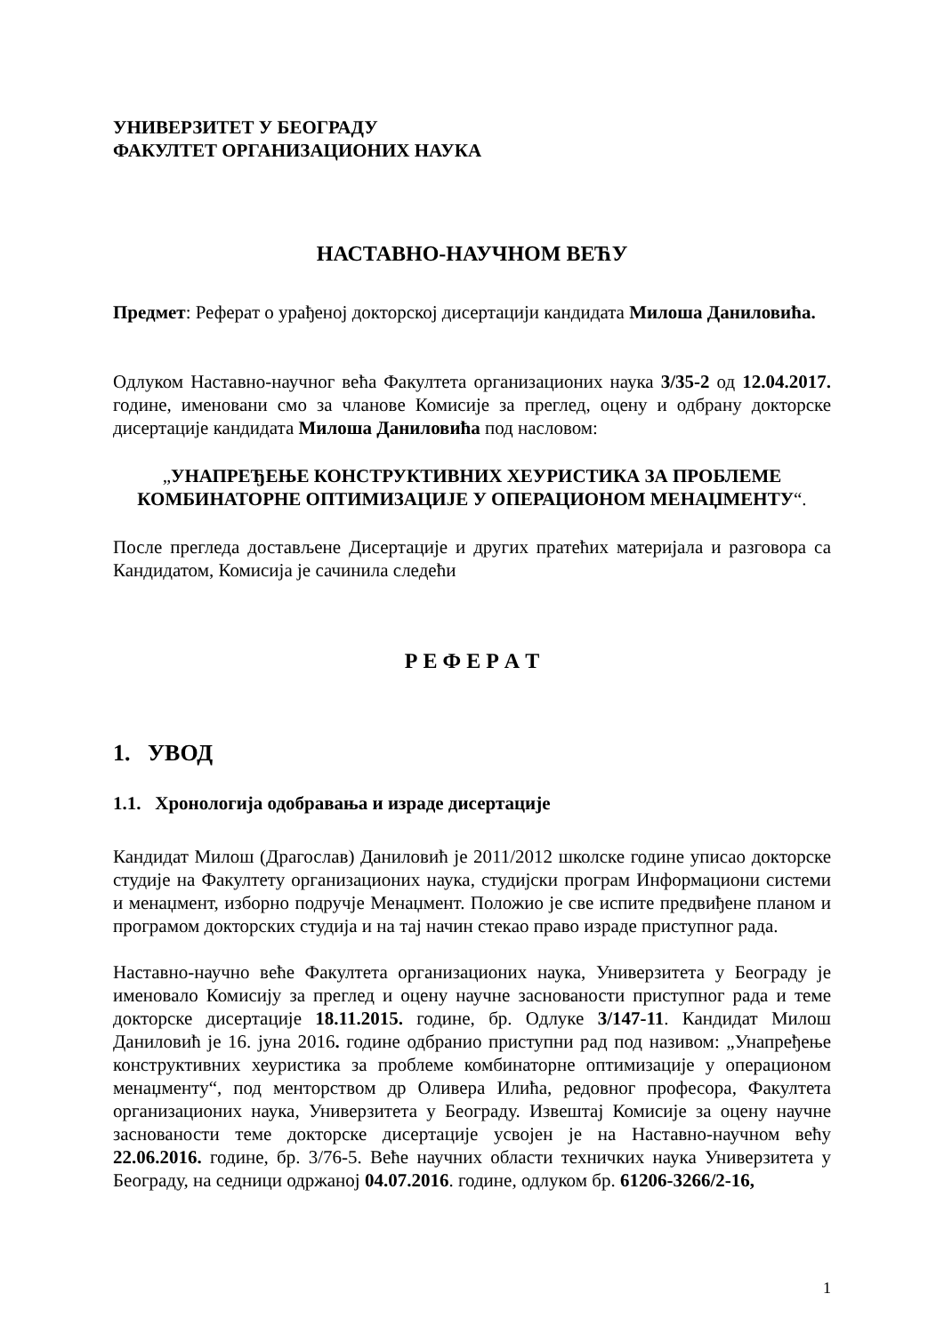УНИВЕРЗИТЕТ У БЕОГРАДУ
ФАКУЛТЕТ ОРГАНИЗАЦИОНИХ НАУКА
НАСТАВНО-НАУЧНОМ ВЕЋУ
Предмет: Реферат о урађеној докторској дисертацији кандидата Милоша Даниловића.
Одлуком Наставно-научног већа Факултета организационих наука 3/35-2 од 12.04.2017. године, именовани смо за чланове Комисије за преглед, оцену и одбрану докторске дисертације кандидата Милоша Даниловића под насловом:
„УНАПРЕЂЕЊЕ КОНСТРУКТИВНИХ ХЕУРИСТИКА ЗА ПРОБЛЕМЕ КОМБИНАТОРНЕ ОПТИМИЗАЦИЈЕ У ОПЕРАЦИОНОМ МЕНАЏМЕНТУ“.
После прегледа достављене Дисертације и других пратећих материјала и разговора са Кандидатом, Комисија је сачинила следећи
Р Е Ф Е Р А Т
1. УВОД
1.1. Хронологија одобравања и израде дисертације
Кандидат Милош (Драгослав) Даниловић је 2011/2012 школске године уписао докторске студије на Факултету организационих наука, студијски програм Информациони системи и менаџмент, изборно подручје Менаџмент. Положио је све испите предвиђене планом и програмом докторских студија и на тај начин стекао право израде приступног рада.
Наставно-научно веће Факултета организационих наука, Универзитета у Београду је именовало Комисију за преглед и оцену научне заснованости приступног рада и теме докторске дисертације 18.11.2015. године, бр. Одлуке 3/147-11. Кандидат Милош Даниловић је 16. јуна 2016. године одбранио приступни рад под називом: „Унапређење конструктивних хеуристика за проблеме комбинаторне оптимизације у операционом менаџменту“, под менторством др Оливера Илића, редовног професора, Факултета организационих наука, Универзитета у Београду. Извештај Комисије за оцену научне заснованости теме докторске дисертације усвојен је на Наставно-научном већу 22.06.2016. године, бр. 3/76-5. Веће научних области техничких наука Универзитета у Београду, на седници одржаној 04.07.2016. године, одлуком бр. 61206-3266/2-16,
1